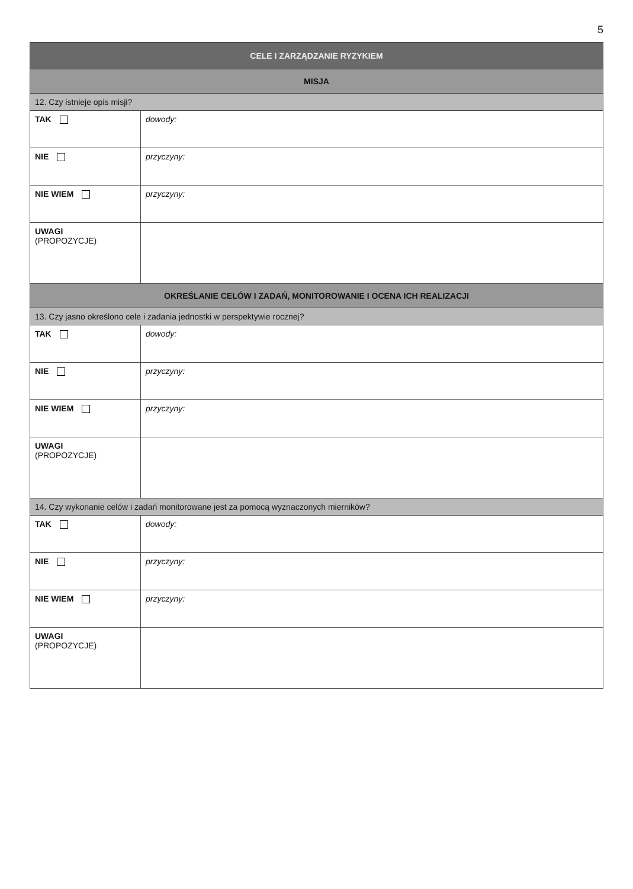5
| CELE I ZARZĄDZANIE RYZYKIEM | |
| MISJA | |
| 12. Czy istnieje opis misji? | |
| TAK | dowody: |
| NIE | przyczyny: |
| NIE WIEM | przyczyny: |
| UWAGI (PROPOZYCJE) | |
| OKREŚLANIE CELÓW I ZADAŃ, MONITOROWANIE I OCENA ICH REALIZACJI | |
| 13. Czy jasno określono cele i zadania jednostki w perspektywie rocznej? | |
| TAK | dowody: |
| NIE | przyczyny: |
| NIE WIEM | przyczyny: |
| UWAGI (PROPOZYCJE) | |
| 14. Czy wykonanie celów i zadań monitorowane jest za pomocą wyznaczonych mierników? | |
| TAK | dowody: |
| NIE | przyczyny: |
| NIE WIEM | przyczyny: |
| UWAGI (PROPOZYCJE) | |